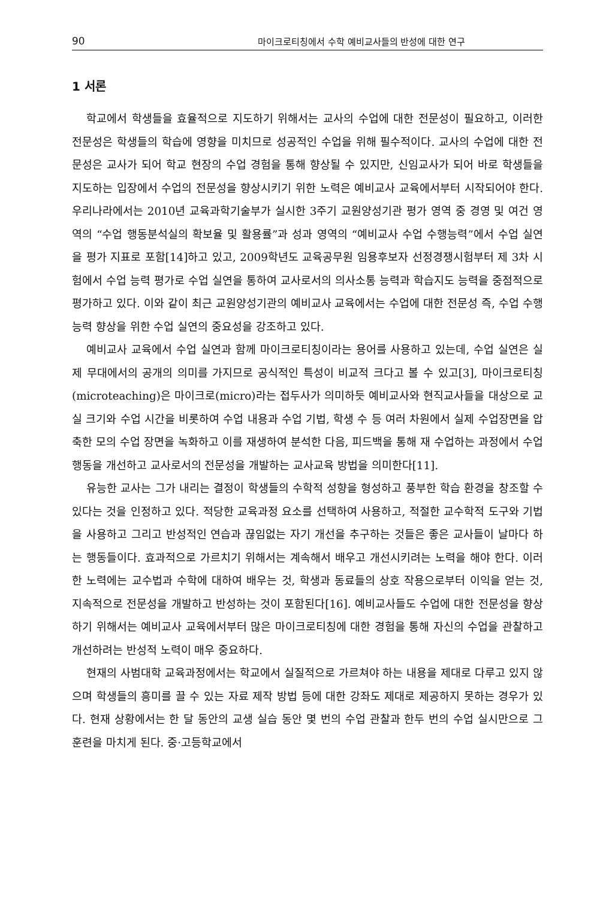90 마이크로티칭에서 수학 예비교사들의 반성에 대한 연구
1 서론
학교에서 학생들을 효율적으로 지도하기 위해서는 교사의 수업에 대한 전문성이 필요하고, 이러한 전문성은 학생들의 학습에 영향을 미치므로 성공적인 수업을 위해 필수적이다. 교사의 수업에 대한 전문성은 교사가 되어 학교 현장의 수업 경험을 통해 향상될 수 있지만, 신임교사가 되어 바로 학생들을 지도하는 입장에서 수업의 전문성을 향상시키기 위한 노력은 예비교사 교육에서부터 시작되어야 한다. 우리나라에서는 2010년 교육과학기술부가 실시한 3주기 교원양성기관 평가 영역 중 경영 및 여건 영역의 “수업 행동분석실의 확보율 및 활용률”과 성과 영역의 “예비교사 수업 수행능력”에서 수업 실연을 평가 지표로 포함[14]하고 있고, 2009학년도 교육공무원 임용후보자 선정경쟁시험부터 제 3차 시험에서 수업 능력 평가로 수업 실연을 통하여 교사로서의 의사소통 능력과 학습지도 능력을 중점적으로 평가하고 있다. 이와 같이 최근 교원양성기관의 예비교사 교육에서는 수업에 대한 전문성 즉, 수업 수행능력 향상을 위한 수업 실연의 중요성을 강조하고 있다.
예비교사 교육에서 수업 실연과 함께 마이크로티칭이라는 용어를 사용하고 있는데, 수업 실연은 실제 무대에서의 공개의 의미를 가지므로 공식적인 특성이 비교적 크다고 볼 수 있고[3], 마이크로티칭(microteaching)은 마이크로(micro)라는 접두사가 의미하듯 예비교사와 현직교사들을 대상으로 교실 크기와 수업 시간을 비롯하여 수업 내용과 수업 기법, 학생 수 등 여러 차원에서 실제 수업장면을 압축한 모의 수업 장면을 녹화하고 이를 재생하여 분석한 다음, 피드백을 통해 재 수업하는 과정에서 수업 행동을 개선하고 교사로서의 전문성을 개발하는 교사교육 방법을 의미한다[11].
유능한 교사는 그가 내리는 결정이 학생들의 수학적 성향을 형성하고 풍부한 학습 환경을 창조할 수 있다는 것을 인정하고 있다. 적당한 교육과정 요소를 선택하여 사용하고, 적절한 교수학적 도구와 기법을 사용하고 그리고 반성적인 연습과 끊임없는 자기 개선을 추구하는 것들은 좋은 교사들이 날마다 하는 행동들이다. 효과적으로 가르치기 위해서는 계속해서 배우고 개선시키려는 노력을 해야 한다. 이러한 노력에는 교수법과 수학에 대하여 배우는 것, 학생과 동료들의 상호 작용으로부터 이익을 얻는 것, 지속적으로 전문성을 개발하고 반성하는 것이 포함된다[16]. 예비교사들도 수업에 대한 전문성을 향상하기 위해서는 예비교사 교육에서부터 많은 마이크로티칭에 대한 경험을 통해 자신의 수업을 관찰하고 개선하려는 반성적 노력이 매우 중요하다.
현재의 사범대학 교육과정에서는 학교에서 실질적으로 가르쳐야 하는 내용을 제대로 다루고 있지 않으며 학생들의 흥미를 끌 수 있는 자료 제작 방법 등에 대한 강좌도 제대로 제공하지 못하는 경우가 있다. 현재 상황에서는 한 달 동안의 교생 실습 동안 몇 번의 수업 관찰과 한두 번의 수업 실시만으로 그 훈련을 마치게 된다. 중·고등학교에서